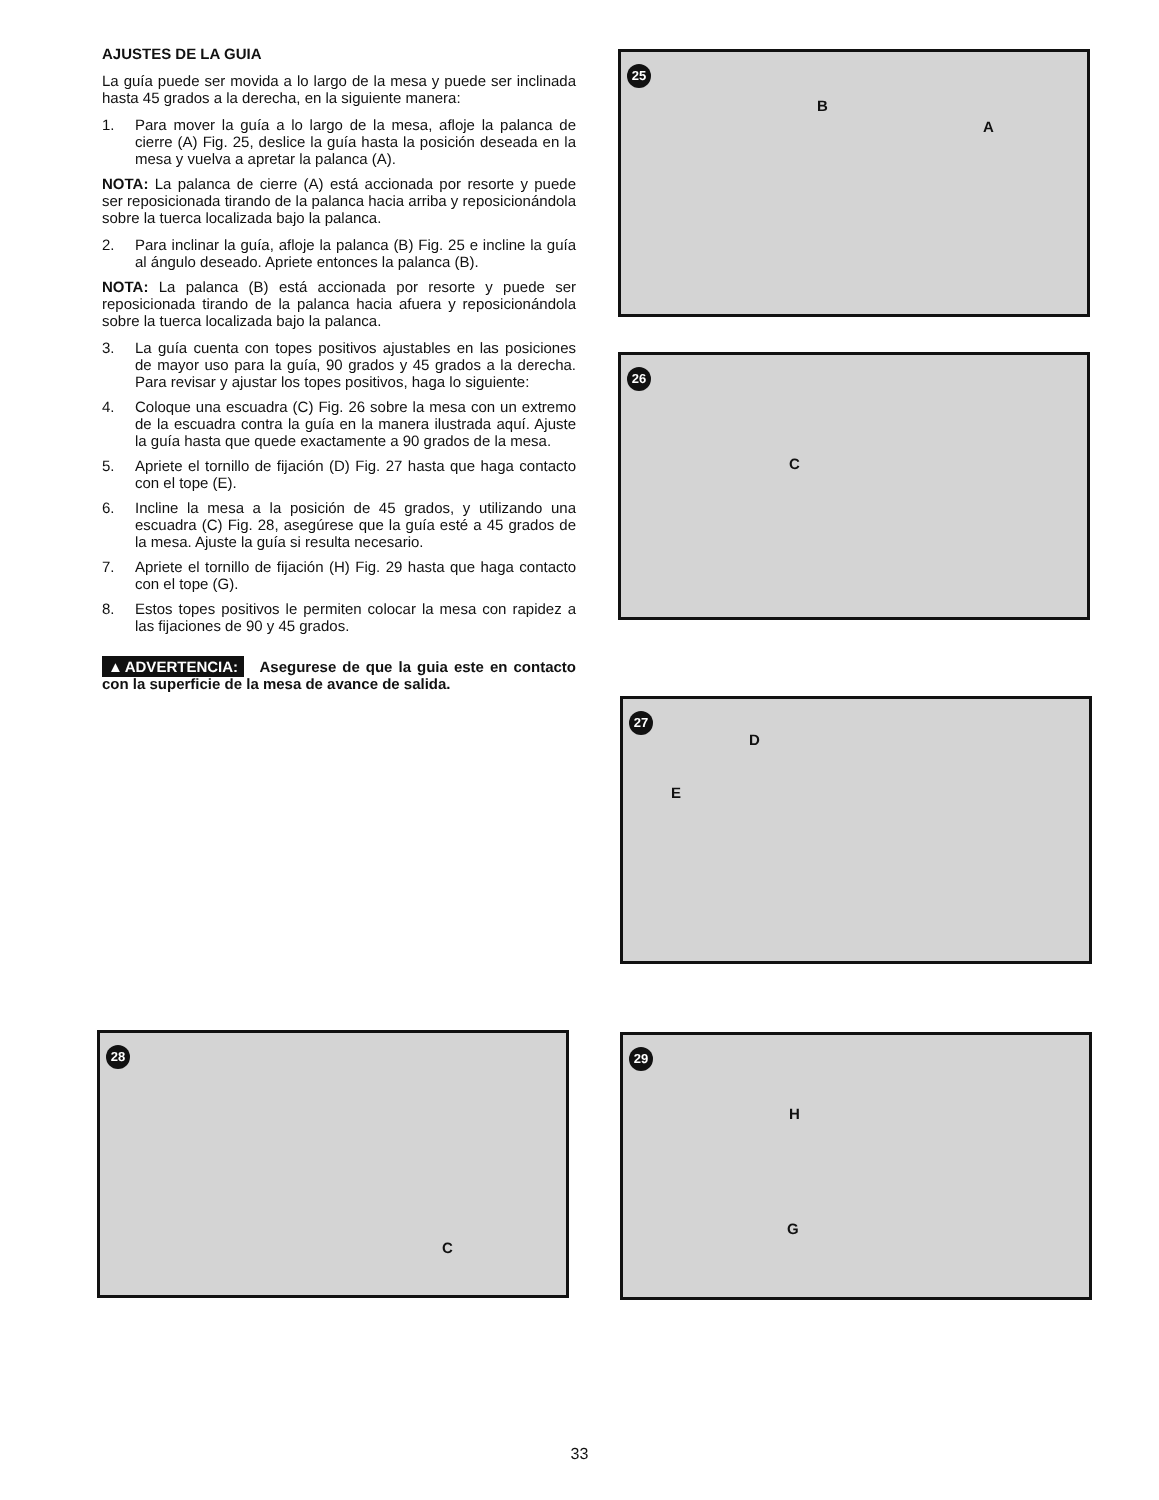AJUSTES DE LA GUIA
La guía puede ser movida a lo largo de la mesa y puede ser inclinada hasta 45 grados a la derecha, en la siguiente manera:
1. Para mover la guía a lo largo de la mesa, afloje la palanca de cierre (A) Fig. 25, deslice la guía hasta la posición deseada en la mesa y vuelva a apretar la palanca (A).
NOTA: La palanca de cierre (A) está accionada por resorte y puede ser reposicionada tirando de la palanca hacia arriba y reposicionándola sobre la tuerca localizada bajo la palanca.
2. Para inclinar la guía, afloje la palanca (B) Fig. 25 e incline la guía al ángulo deseado. Apriete entonces la palanca (B).
NOTA: La palanca (B) está accionada por resorte y puede ser reposicionada tirando de la palanca hacia afuera y reposicionándola sobre la tuerca localizada bajo la palanca.
3. La guía cuenta con topes positivos ajustables en las posiciones de mayor uso para la guía, 90 grados y 45 grados a la derecha. Para revisar y ajustar los topes positivos, haga lo siguiente:
4. Coloque una escuadra (C) Fig. 26 sobre la mesa con un extremo de la escuadra contra la guía en la manera ilustrada aquí. Ajuste la guía hasta que quede exactamente a 90 grados de la mesa.
5. Apriete el tornillo de fijación (D) Fig. 27 hasta que haga contacto con el tope (E).
6. Incline la mesa a la posición de 45 grados, y utilizando una escuadra (C) Fig. 28, asegúrese que la guía esté a 45 grados de la mesa. Ajuste la guía si resulta necesario.
7. Apriete el tornillo de fijación (H) Fig. 29 hasta que haga contacto con el tope (G).
8. Estos topes positivos le permiten colocar la mesa con rapidez a las fijaciones de 90 y 45 grados.
▲ADVERTENCIA: Asegurese de que la guia este en contacto con la superficie de la mesa de avance de salida.
25
B
A
26
C
27
D
E
28
C
29
H
G
33